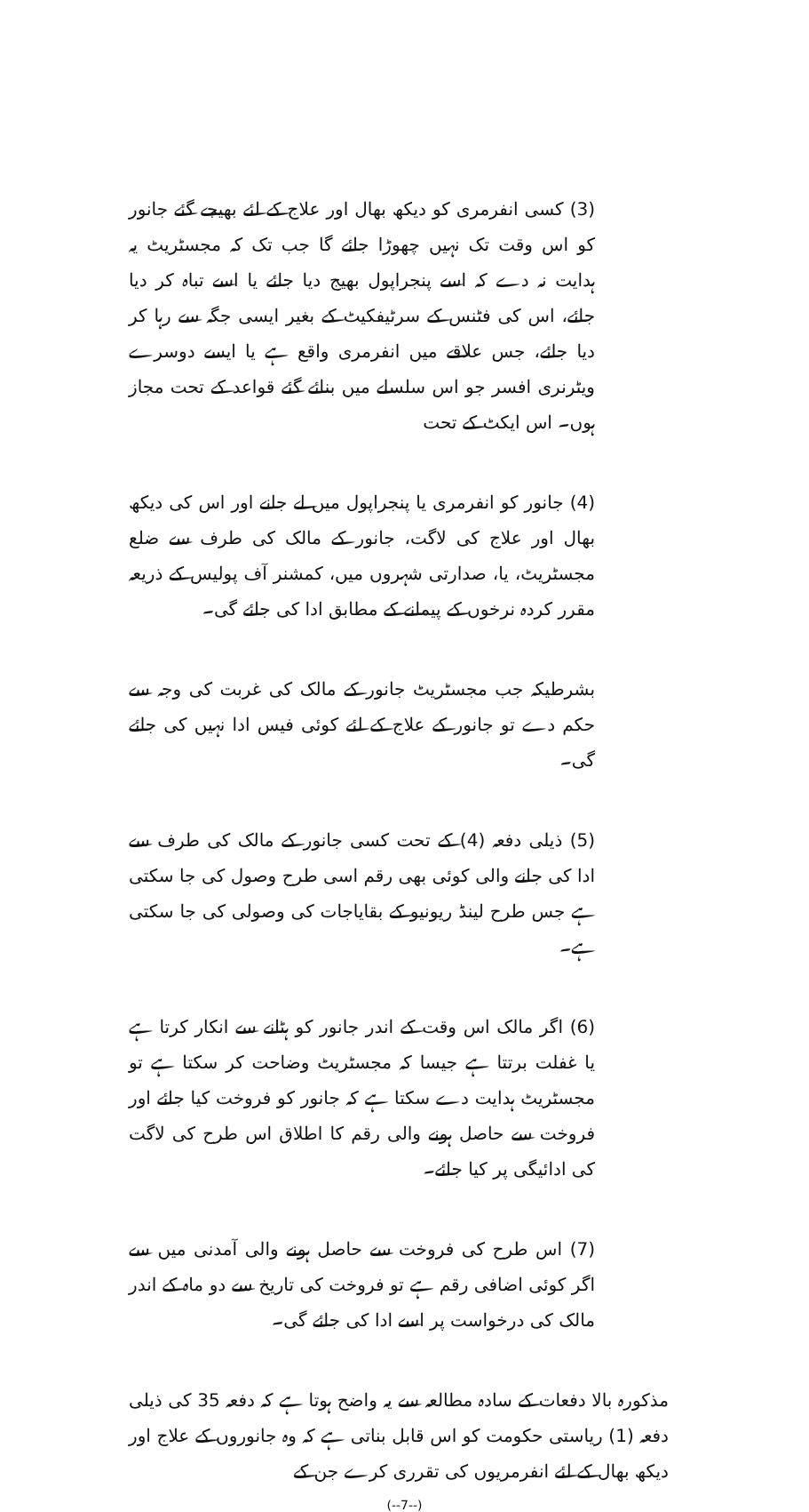(3) کسی انفرمری کو دیکھ بھال اور علاج کے لئے بھیجے گئے جانور کو اس وقت تک نہیں چھوڑا جائے گا جب تک کہ مجسٹریٹ یہ ہدایت نہ دے کہ اسے پنجراپول بھیج دیا جائے یا اسے تباہ کر دیا جائے، اس کی فٹنس کے سرٹیفکیٹ کے بغیر ایسی جگہ سے رہا کر دیا جائے، جس علاقے میں انفرمری واقع ہے یا ایسے دوسرے ویٹرنری افسر جو اس سلسلے میں بنائے گئے قواعد کے تحت مجاز ہوں۔ اس ایکٹ کے تحت
(4) جانور کو انفرمری یا پنجراپول میں لے جانے اور اس کی دیکھ بھال اور علاج کی لاگت، جانور کے مالک کی طرف سے ضلع مجسٹریٹ، یا، صدارتی شہروں میں، کمشنر آف پولیس کے ذریعہ مقرر کردہ نرخوں کے پیمانے کے مطابق ادا کی جائے گی۔
بشرطیکہ جب مجسٹریٹ جانور کے مالک کی غربت کی وجہ سے حکم دے تو جانور کے علاج کے لئے کوئی فیس ادا نہیں کی جائے گی۔
(5) ذیلی دفعہ (4) کے تحت کسی جانور کے مالک کی طرف سے ادا کی جانے والی کوئی بھی رقم اسی طرح وصول کی جا سکتی ہے جس طرح لینڈ ریونیو کے بقایاجات کی وصولی کی جا سکتی ہے۔
(6) اگر مالک اس وقت کے اندر جانور کو ہٹانے سے انکار کرتا ہے یا غفلت برتتا ہے جیسا کہ مجسٹریٹ وضاحت کر سکتا ہے تو مجسٹریٹ ہدایت دے سکتا ہے کہ جانور کو فروخت کیا جائے اور فروخت سے حاصل ہونے والی رقم کا اطلاق اس طرح کی لاگت کی ادائیگی پر کیا جائے۔
(7) اس طرح کی فروخت سے حاصل ہونے والی آمدنی میں سے اگر کوئی اضافی رقم ہے تو فروخت کی تاریخ سے دو ماہ کے اندر مالک کی درخواست پر اسے ادا کی جائے گی۔
مذکورہ بالا دفعات کے سادہ مطالعہ سے یہ واضح ہوتا ہے کہ دفعہ 35 کی ذیلی دفعہ (1) ریاستی حکومت کو اس قابل بناتی ہے کہ وہ جانوروں کے علاج اور دیکھ بھال کے لئے انفرمریوں کی تقرری کرے جن کے
(--7--)